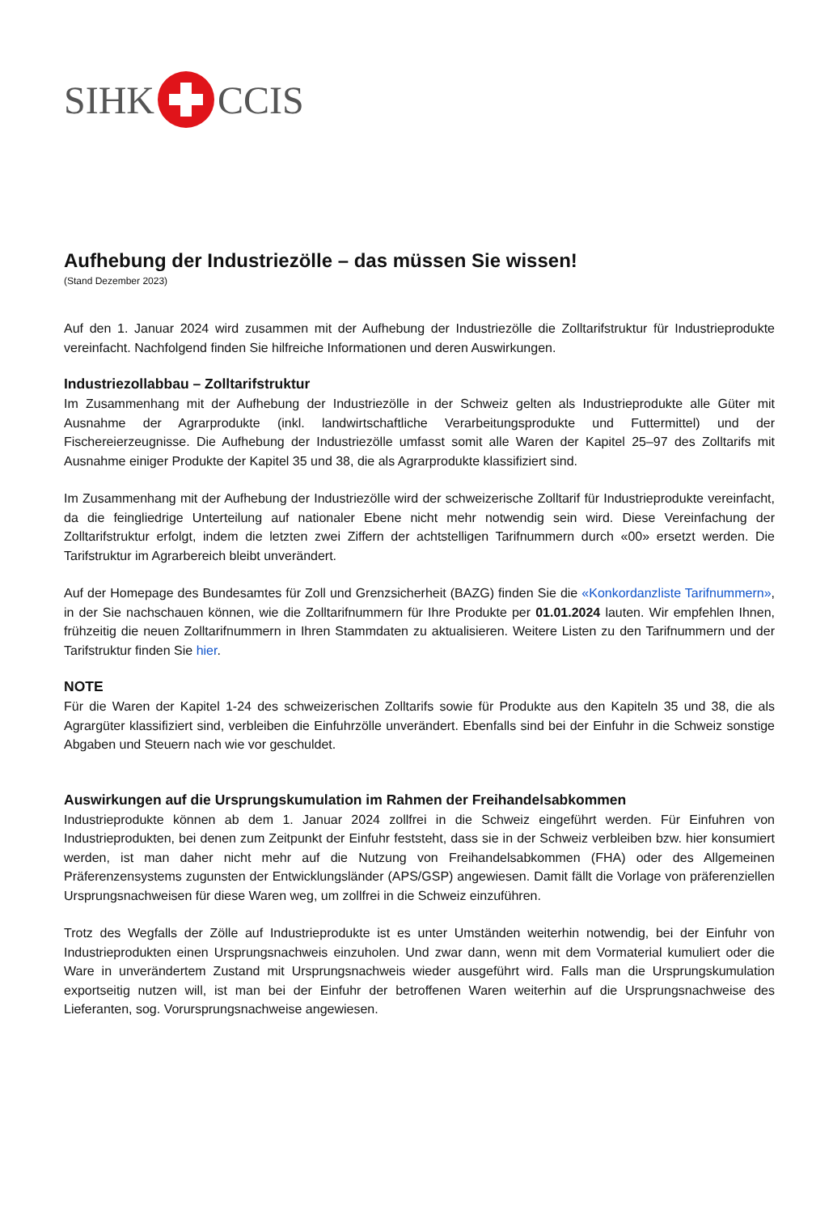SIHK CCIS
Aufhebung der Industriezölle – das müssen Sie wissen!
(Stand Dezember 2023)
Auf den 1. Januar 2024 wird zusammen mit der Aufhebung der Industriezölle die Zolltarifstruktur für Industrieprodukte vereinfacht. Nachfolgend finden Sie hilfreiche Informationen und deren Auswirkungen.
Industriezollabbau – Zolltarifstruktur
Im Zusammenhang mit der Aufhebung der Industriezölle in der Schweiz gelten als Industrieprodukte alle Güter mit Ausnahme der Agrarprodukte (inkl. landwirtschaftliche Verarbeitungsprodukte und Futtermittel) und der Fischereierzeugnisse. Die Aufhebung der Industriezölle umfasst somit alle Waren der Kapitel 25–97 des Zolltarifs mit Ausnahme einiger Produkte der Kapitel 35 und 38, die als Agrarprodukte klassifiziert sind.
Im Zusammenhang mit der Aufhebung der Industriezölle wird der schweizerische Zolltarif für Industrieprodukte vereinfacht, da die feingliedrige Unterteilung auf nationaler Ebene nicht mehr notwendig sein wird. Diese Vereinfachung der Zolltarifstruktur erfolgt, indem die letzten zwei Ziffern der achtstelligen Tarifnummern durch «00» ersetzt werden. Die Tarifstruktur im Agrarbereich bleibt unverändert.
Auf der Homepage des Bundesamtes für Zoll und Grenzsicherheit (BAZG) finden Sie die «Konkordanzliste Tarifnummern», in der Sie nachschauen können, wie die Zolltarifnummern für Ihre Produkte per 01.01.2024 lauten. Wir empfehlen Ihnen, frühzeitig die neuen Zolltarifnummern in Ihren Stammdaten zu aktualisieren. Weitere Listen zu den Tarifnummern und der Tarifstruktur finden Sie hier.
NOTE
Für die Waren der Kapitel 1-24 des schweizerischen Zolltarifs sowie für Produkte aus den Kapiteln 35 und 38, die als Agrargüter klassifiziert sind, verbleiben die Einfuhrzölle unverändert. Ebenfalls sind bei der Einfuhr in die Schweiz sonstige Abgaben und Steuern nach wie vor geschuldet.
Auswirkungen auf die Ursprungskumulation im Rahmen der Freihandelsabkommen
Industrieprodukte können ab dem 1. Januar 2024 zollfrei in die Schweiz eingeführt werden. Für Einfuhren von Industrieprodukten, bei denen zum Zeitpunkt der Einfuhr feststeht, dass sie in der Schweiz verbleiben bzw. hier konsumiert werden, ist man daher nicht mehr auf die Nutzung von Freihandelsabkommen (FHA) oder des Allgemeinen Präferenzensystems zugunsten der Entwicklungsländer (APS/GSP) angewiesen. Damit fällt die Vorlage von präferenziellen Ursprungsnachweisen für diese Waren weg, um zollfrei in die Schweiz einzuführen.
Trotz des Wegfalls der Zölle auf Industrieprodukte ist es unter Umständen weiterhin notwendig, bei der Einfuhr von Industrieprodukten einen Ursprungsnachweis einzuholen. Und zwar dann, wenn mit dem Vormaterial kumuliert oder die Ware in unverändertem Zustand mit Ursprungsnachweis wieder ausgeführt wird. Falls man die Ursprungskumulation exportseitig nutzen will, ist man bei der Einfuhr der betroffenen Waren weiterhin auf die Ursprungsnachweise des Lieferanten, sog. Vorursprungsnachweise angewiesen.